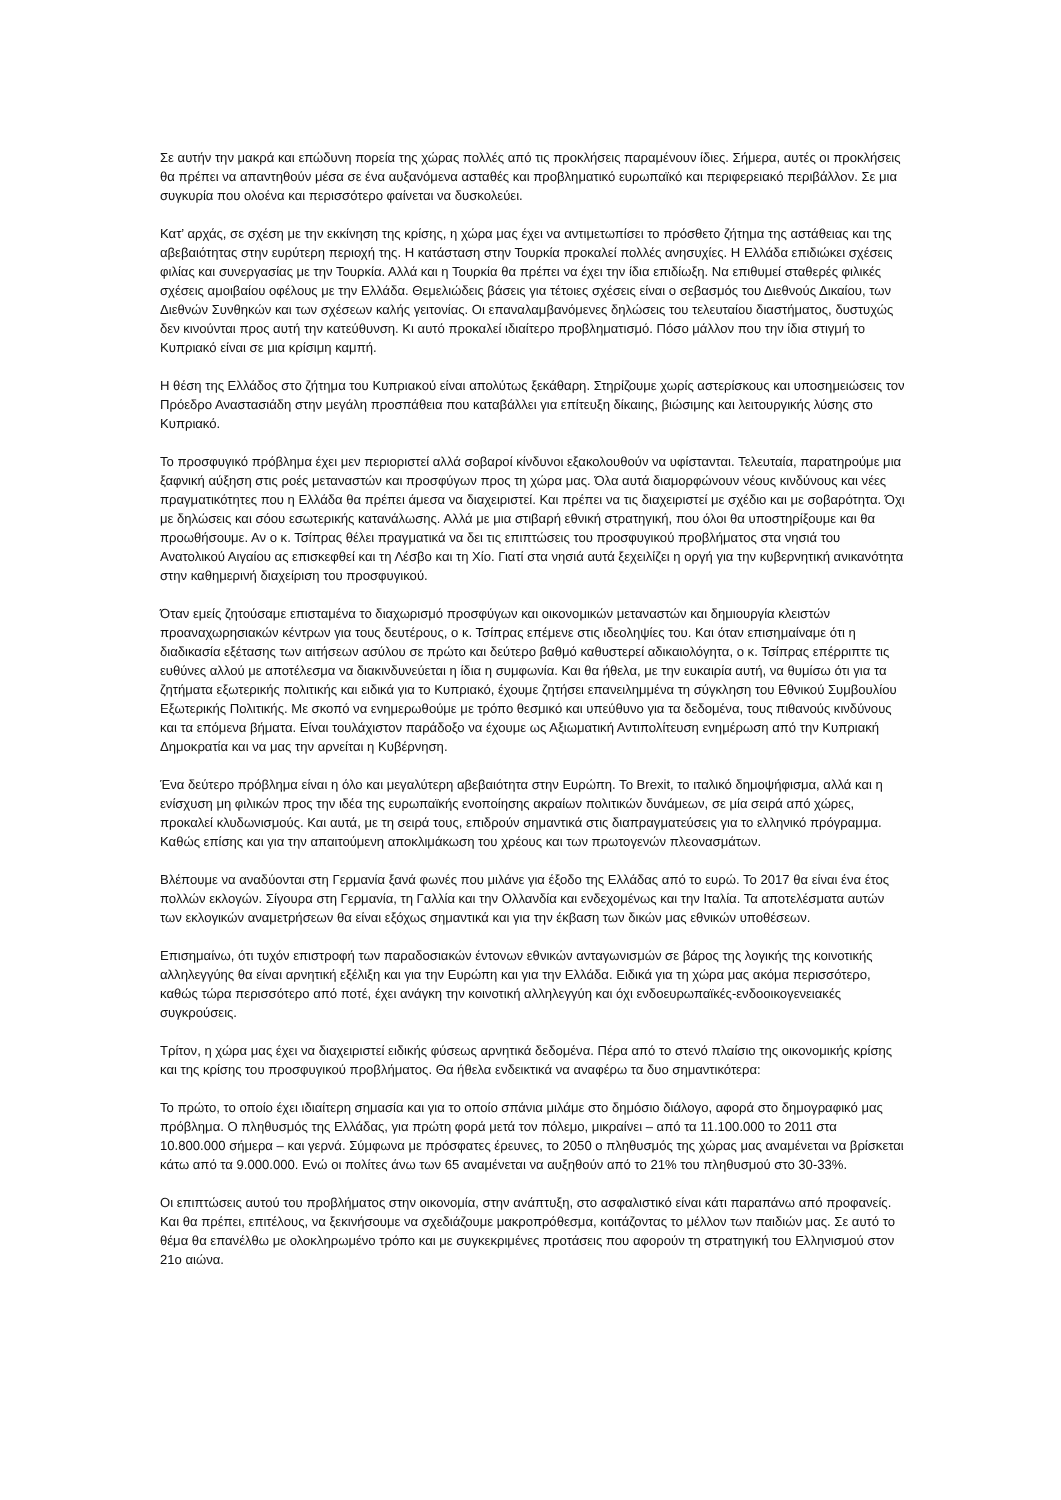Σε αυτήν την μακρά και επώδυνη πορεία της χώρας πολλές από τις προκλήσεις παραμένουν ίδιες. Σήμερα, αυτές οι προκλήσεις θα πρέπει να απαντηθούν μέσα σε ένα αυξανόμενα ασταθές και προβληματικό ευρωπαϊκό και περιφερειακό περιβάλλον. Σε μια συγκυρία που ολοένα και περισσότερο φαίνεται να δυσκολεύει.
Κατ’ αρχάς, σε σχέση με την εκκίνηση της κρίσης, η χώρα μας έχει να αντιμετωπίσει το πρόσθετο ζήτημα της αστάθειας και της αβεβαιότητας στην ευρύτερη περιοχή της. Η κατάσταση στην Τουρκία προκαλεί πολλές ανησυχίες. Η Ελλάδα επιδιώκει σχέσεις φιλίας και συνεργασίας με την Τουρκία. Αλλά και η Τουρκία θα πρέπει να έχει την ίδια επιδίωξη. Να επιθυμεί σταθερές φιλικές σχέσεις αμοιβαίου οφέλους με την Ελλάδα. Θεμελιώδεις βάσεις για τέτοιες σχέσεις είναι ο σεβασμός του Διεθνούς Δικαίου, των Διεθνών Συνθηκών και των σχέσεων καλής γειτονίας. Οι επαναλαμβανόμενες δηλώσεις του τελευταίου διαστήματος, δυστυχώς δεν κινούνται προς αυτή την κατεύθυνση. Κι αυτό προκαλεί ιδιαίτερο προβληματισμό. Πόσο μάλλον που την ίδια στιγμή το Κυπριακό είναι σε μια κρίσιμη καμπή.
Η θέση της Ελλάδος στο ζήτημα του Κυπριακού είναι απολύτως ξεκάθαρη. Στηρίζουμε χωρίς αστερίσκους και υποσημειώσεις τον Πρόεδρο Αναστασιάδη στην μεγάλη προσπάθεια που καταβάλλει για επίτευξη δίκαιης, βιώσιμης και λειτουργικής λύσης στο Κυπριακό.
Το προσφυγικό πρόβλημα έχει μεν περιοριστεί αλλά σοβαροί κίνδυνοι εξακολουθούν να υφίστανται. Τελευταία, παρατηρούμε μια ξαφνική αύξηση στις ροές μεταναστών και προσφύγων προς τη χώρα μας. Όλα αυτά διαμορφώνουν νέους κινδύνους και νέες πραγματικότητες που η Ελλάδα θα πρέπει άμεσα να διαχειριστεί. Και πρέπει να τις διαχειριστεί με σχέδιο και με σοβαρότητα. Όχι με δηλώσεις και σόου εσωτερικής κατανάλωσης. Αλλά με μια στιβαρή εθνική στρατηγική, που όλοι θα υποστηρίξουμε και θα προωθήσουμε. Αν ο κ. Τσίπρας θέλει πραγματικά να δει τις επιπτώσεις του προσφυγικού προβλήματος στα νησιά του Ανατολικού Αιγαίου ας επισκεφθεί και τη Λέσβο και τη Χίο. Γιατί στα νησιά αυτά ξεχειλίζει η οργή για την κυβερνητική ανικανότητα στην καθημερινή διαχείριση του προσφυγικού.
Όταν εμείς ζητούσαμε επισταμένα το διαχωρισμό προσφύγων και οικονομικών μεταναστών και δημιουργία κλειστών προαναχωρησιακών κέντρων για τους δευτέρους, ο κ. Τσίπρας επέμενε στις ιδεοληψίες του. Και όταν επισημαίναμε ότι η διαδικασία εξέτασης των αιτήσεων ασύλου σε πρώτο και δεύτερο βαθμό καθυστερεί αδικαιολόγητα, ο κ. Τσίπρας επέρριπτε τις ευθύνες αλλού με αποτέλεσμα να διακινδυνεύεται η ίδια η συμφωνία. Και θα ήθελα, με την ευκαιρία αυτή, να θυμίσω ότι για τα ζητήματα εξωτερικής πολιτικής και ειδικά για το Κυπριακό, έχουμε ζητήσει επανειλημμένα τη σύγκληση του Εθνικού Συμβουλίου Εξωτερικής Πολιτικής. Με σκοπό να ενημερωθούμε με τρόπο θεσμικό και υπεύθυνο για τα δεδομένα, τους πιθανούς κινδύνους και τα επόμενα βήματα. Είναι τουλάχιστον παράδοξο να έχουμε ως Αξιωματική Αντιπολίτευση ενημέρωση από την Κυπριακή Δημοκρατία και να μας την αρνείται η Κυβέρνηση.
Ένα δεύτερο πρόβλημα είναι η όλο και μεγαλύτερη αβεβαιότητα στην Ευρώπη. Το Brexit, το ιταλικό δημοψήφισμα, αλλά και η ενίσχυση μη φιλικών προς την ιδέα της ευρωπαϊκής ενοποίησης ακραίων πολιτικών δυνάμεων, σε μία σειρά από χώρες, προκαλεί κλυδωνισμούς. Και αυτά, με τη σειρά τους, επιδρούν σημαντικά στις διαπραγματεύσεις για το ελληνικό πρόγραμμα. Καθώς επίσης και για την απαιτούμενη αποκλιμάκωση του χρέους και των πρωτογενών πλεονασμάτων.
Βλέπουμε να αναδύονται στη Γερμανία ξανά φωνές που μιλάνε για έξοδο της Ελλάδας από το ευρώ. Το 2017 θα είναι ένα έτος πολλών εκλογών. Σίγουρα στη Γερμανία, τη Γαλλία και την Ολλανδία και ενδεχομένως και την Ιταλία. Τα αποτελέσματα αυτών των εκλογικών αναμετρήσεων θα είναι εξόχως σημαντικά και για την έκβαση των δικών μας εθνικών υποθέσεων.
Επισημαίνω, ότι τυχόν επιστροφή των παραδοσιακών έντονων εθνικών ανταγωνισμών σε βάρος της λογικής της κοινοτικής αλληλεγγύης θα είναι αρνητική εξέλιξη και για την Ευρώπη και για την Ελλάδα. Ειδικά για τη χώρα μας ακόμα περισσότερο, καθώς τώρα περισσότερο από ποτέ, έχει ανάγκη την κοινοτική αλληλεγγύη και όχι ενδοευρωπαϊκές-ενδοοικογενειακές συγκρούσεις.
Τρίτον, η χώρα μας έχει να διαχειριστεί ειδικής φύσεως αρνητικά δεδομένα. Πέρα από το στενό πλαίσιο της οικονομικής κρίσης και της κρίσης του προσφυγικού προβλήματος. Θα ήθελα ενδεικτικά να αναφέρω τα δυο σημαντικότερα:
Το πρώτο, το οποίο έχει ιδιαίτερη σημασία και για το οποίο σπάνια μιλάμε στο δημόσιο διάλογο, αφορά στο δημογραφικό μας πρόβλημα. Ο πληθυσμός της Ελλάδας, για πρώτη φορά μετά τον πόλεμο, μικραίνει – από τα 11.100.000 το 2011 στα 10.800.000 σήμερα – και γερνά. Σύμφωνα με πρόσφατες έρευνες, το 2050 ο πληθυσμός της χώρας μας αναμένεται να βρίσκεται κάτω από τα 9.000.000. Ενώ οι πολίτες άνω των 65 αναμένεται να αυξηθούν από το 21% του πληθυσμού στο 30-33%.
Οι επιπτώσεις αυτού του προβλήματος στην οικονομία, στην ανάπτυξη, στο ασφαλιστικό είναι κάτι παραπάνω από προφανείς. Και θα πρέπει, επιτέλους, να ξεκινήσουμε να σχεδιάζουμε μακροπρόθεσμα, κοιτάζοντας το μέλλον των παιδιών μας. Σε αυτό το θέμα θα επανέλθω με ολοκληρωμένο τρόπο και με συγκεκριμένες προτάσεις που αφορούν τη στρατηγική του Ελληνισμού στον 21ο αιώνα.